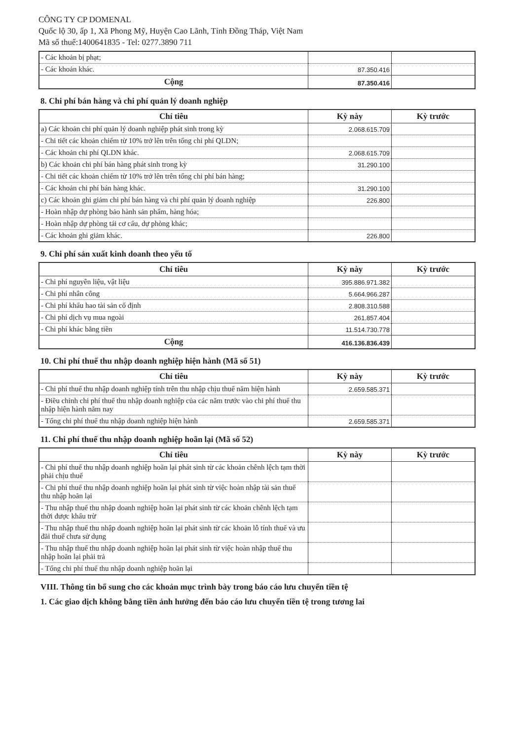CÔNG TY CP DOMENAL
Quốc lộ 30, ấp 1, Xã Phong Mỹ, Huyện Cao Lãnh, Tỉnh Đồng Tháp, Việt Nam
Mã số thuế:1400641835 - Tel: 0277.3890 711
| - Các khoản bị phạt; | | |
| - Các khoản khác. | 87.350.416 | |
| Cộng | 87.350.416 | |
8. Chi phí bán hàng và chi phí quản lý doanh nghiệp
| Chỉ tiêu | Kỳ này | Kỳ trước |
| --- | --- | --- |
| a) Các khoản chi phí quản lý doanh nghiệp phát sinh trong kỳ | 2.068.615.709 | |
| - Chi tiết các khoản chiếm từ 10% trở lên trên tổng chi phí QLDN; | | |
| - Các khoản chi phí QLDN khác. | 2.068.615.709 | |
| b) Các khoản chi phí bán hàng phát sinh trong kỳ | 31.290.100 | |
| - Chi tiết các khoản chiếm từ 10% trở lên trên tổng chi phí bán hàng; | | |
| - Các khoản chi phí bán hàng khác. | 31.290.100 | |
| c) Các khoản ghi giảm chi phí bán hàng và chi phí quản lý doanh nghiệp | 226.800 | |
| - Hoàn nhập dự phòng bảo hành sản phẩm, hàng hóa; | | |
| - Hoàn nhập dự phòng tái cơ cấu, dự phòng khác; | | |
| - Các khoản ghi giảm khác. | 226.800 | |
9. Chi phí sản xuất kinh doanh theo yếu tố
| Chỉ tiêu | Kỳ này | Kỳ trước |
| --- | --- | --- |
| - Chi phí nguyên liệu, vật liệu | 395.886.971.382 | |
| - Chi phí nhân công | 5.664.966.287 | |
| - Chi phí khấu hao tài sản cố định | 2.808.310.588 | |
| - Chi phí dịch vụ mua ngoài | 261.857.404 | |
| - Chi phí khác bằng tiền | 11.514.730.778 | |
| Cộng | 416.136.836.439 | |
10. Chi phí thuế thu nhập doanh nghiệp hiện hành (Mã số 51)
| Chỉ tiêu | Kỳ này | Kỳ trước |
| --- | --- | --- |
| - Chi phí thuế thu nhập doanh nghiệp tính trên thu nhập chịu thuế năm hiện hành | 2.659.585.371 | |
| - Điều chỉnh chi phí thuế thu nhập doanh nghiệp của các năm trước vào chi phí thuế thu nhập hiện hành năm nay | | |
| - Tổng chi phí thuế thu nhập doanh nghiệp hiện hành | 2.659.585.371 | |
11. Chi phí thuế thu nhập doanh nghiệp hoãn lại (Mã số 52)
| Chỉ tiêu | Kỳ này | Kỳ trước |
| --- | --- | --- |
| - Chi phí thuế thu nhập doanh nghiệp hoãn lại phát sinh từ các khoản chênh lệch tạm thời phải chịu thuế | | |
| - Chi phí thuế thu nhập doanh nghiệp hoãn lại phát sinh từ việc hoàn nhập tài sản thuế thu nhập hoãn lại | | |
| - Thu nhập thuế thu nhập doanh nghiệp hoãn lại phát sinh từ các khoản chênh lệch tạm thời được khấu trừ | | |
| - Thu nhập thuế thu nhập doanh nghiệp hoãn lại phát sinh từ các khoản lỗ tính thuế và ưu đãi thuế chưa sử dụng | | |
| - Thu nhập thuế thu nhập doanh nghiệp hoãn lại phát sinh từ việc hoàn nhập thuế thu nhập hoãn lại phải trả | | |
| - Tổng chi phí thuế thu nhập doanh nghiệp hoãn lại | | |
VIII. Thông tin bổ sung cho các khoản mục trình bày trong báo cáo lưu chuyển tiền tệ
1. Các giao dịch không bằng tiền ảnh hưởng đến báo cáo lưu chuyển tiền tệ trong tương lai